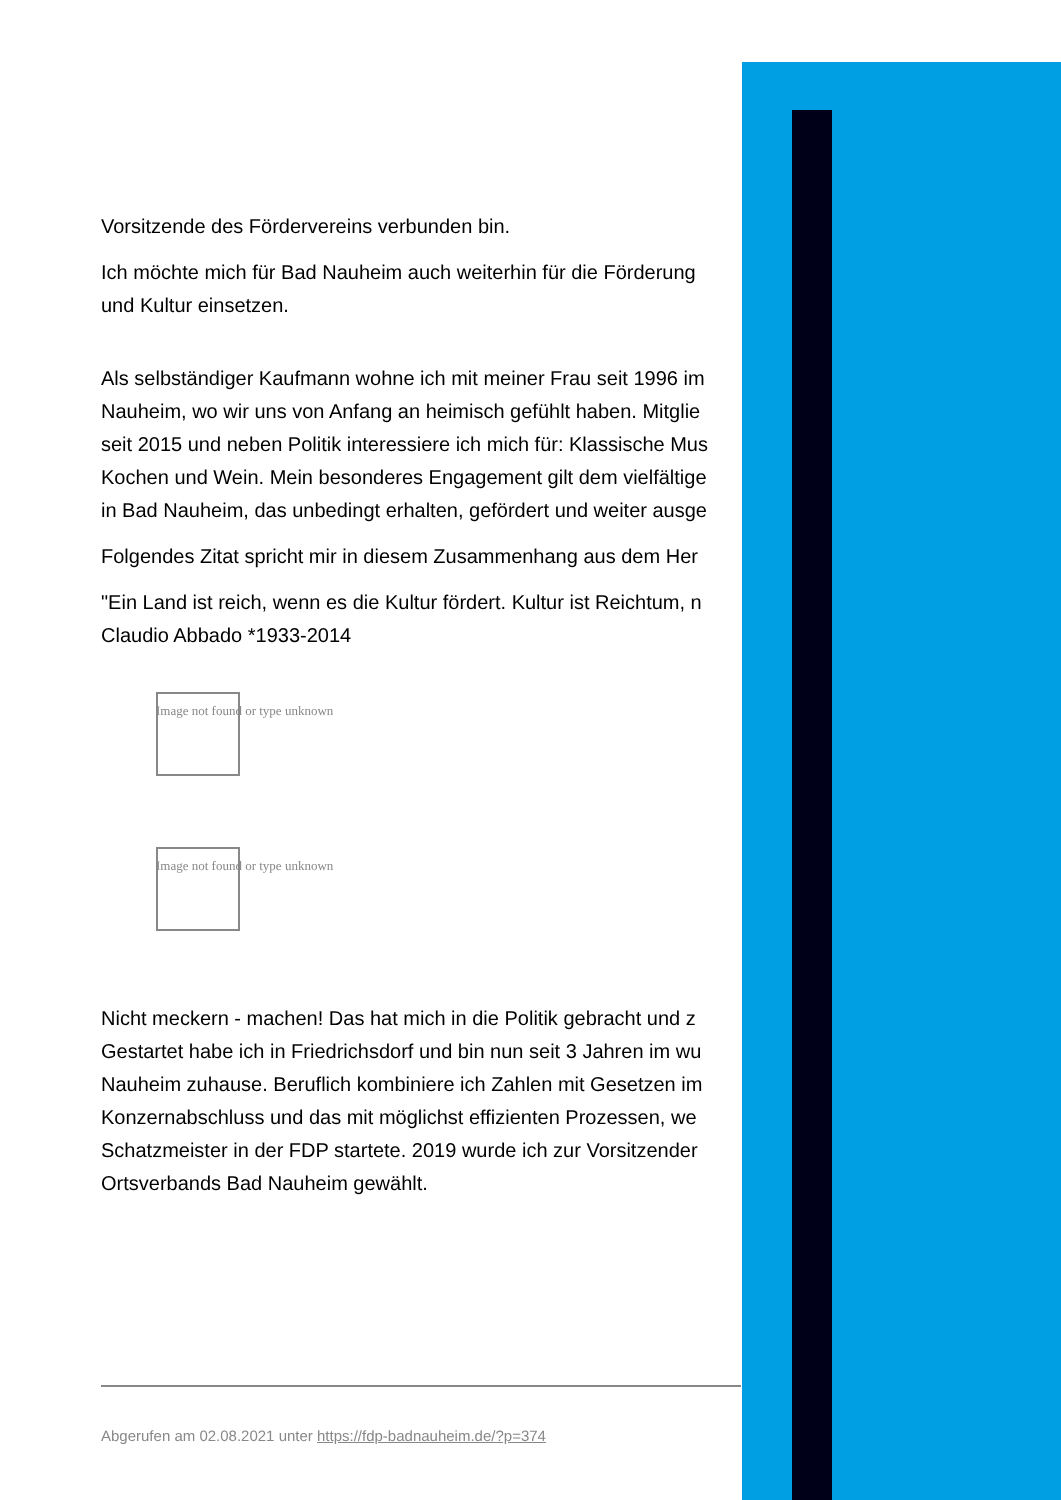Vorsitzende des Fördervereins verbunden bin.
Ich möchte mich für Bad Nauheim auch weiterhin für die Förderung
und Kultur einsetzen.
Als selbständiger Kaufmann wohne ich mit meiner Frau seit 1996 im
Nauheim, wo wir uns von Anfang an heimisch gefühlt haben. Mitglie
seit 2015 und neben Politik interessiere ich mich für: Klassische Mus
Kochen und Wein. Mein besonderes Engagement gilt dem vielfältige
in Bad Nauheim, das unbedingt erhalten, gefördert und weiter ausge
Folgendes Zitat spricht mir in diesem Zusammenhang aus dem Her
"Ein Land ist reich, wenn es die Kultur fördert. Kultur ist Reichtum, n
Claudio Abbado *1933-2014
Image not found or type unknown
Image not found or type unknown
Nicht meckern - machen! Das hat mich in die Politik gebracht und z
Gestartet habe ich in Friedrichsdorf und bin nun seit 3 Jahren im wu
Nauheim zuhause. Beruflich kombiniere ich Zahlen mit Gesetzen im
Konzernabschluss und das mit möglichst effizienten Prozessen, we
Schatzmeister in der FDP startete. 2019 wurde ich zur Vorsitzender
Ortsverbands Bad Nauheim gewählt.
Abgerufen am 02.08.2021 unter https://fdp-badnauheim.de/?p=374